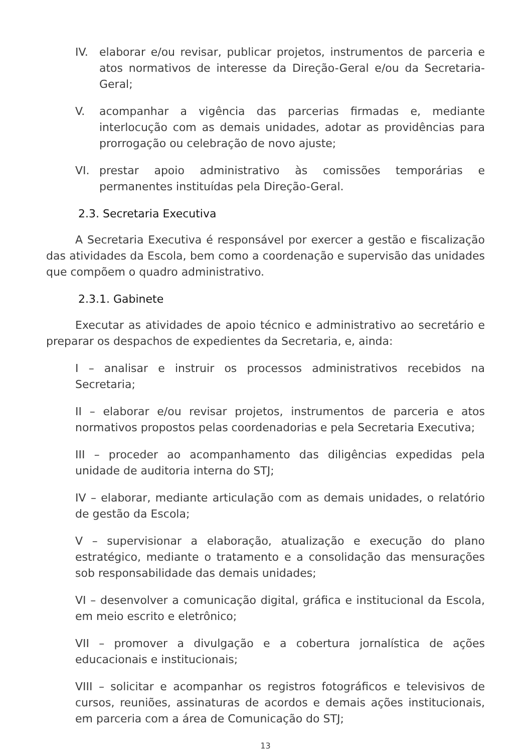IV. elaborar e/ou revisar, publicar projetos, instrumentos de parceria e atos normativos de interesse da Direção-Geral e/ou da Secretaria-Geral;
V. acompanhar a vigência das parcerias firmadas e, mediante interlocução com as demais unidades, adotar as providências para prorrogação ou celebração de novo ajuste;
VI. prestar apoio administrativo às comissões temporárias e permanentes instituídas pela Direção-Geral.
2.3. Secretaria Executiva
A Secretaria Executiva é responsável por exercer a gestão e fiscalização das atividades da Escola, bem como a coordenação e supervisão das unidades que compõem o quadro administrativo.
2.3.1. Gabinete
Executar as atividades de apoio técnico e administrativo ao secretário e preparar os despachos de expedientes da Secretaria, e, ainda:
I – analisar e instruir os processos administrativos recebidos na Secretaria;
II – elaborar e/ou revisar projetos, instrumentos de parceria e atos normativos propostos pelas coordenadorias e pela Secretaria Executiva;
III – proceder ao acompanhamento das diligências expedidas pela unidade de auditoria interna do STJ;
IV – elaborar, mediante articulação com as demais unidades, o relatório de gestão da Escola;
V – supervisionar a elaboração, atualização e execução do plano estratégico, mediante o tratamento e a consolidação das mensurações sob responsabilidade das demais unidades;
VI – desenvolver a comunicação digital, gráfica e institucional da Escola, em meio escrito e eletrônico;
VII – promover a divulgação e a cobertura jornalística de ações educacionais e institucionais;
VIII – solicitar e acompanhar os registros fotográficos e televisivos de cursos, reuniões, assinaturas de acordos e demais ações institucionais, em parceria com a área de Comunicação do STJ;
13